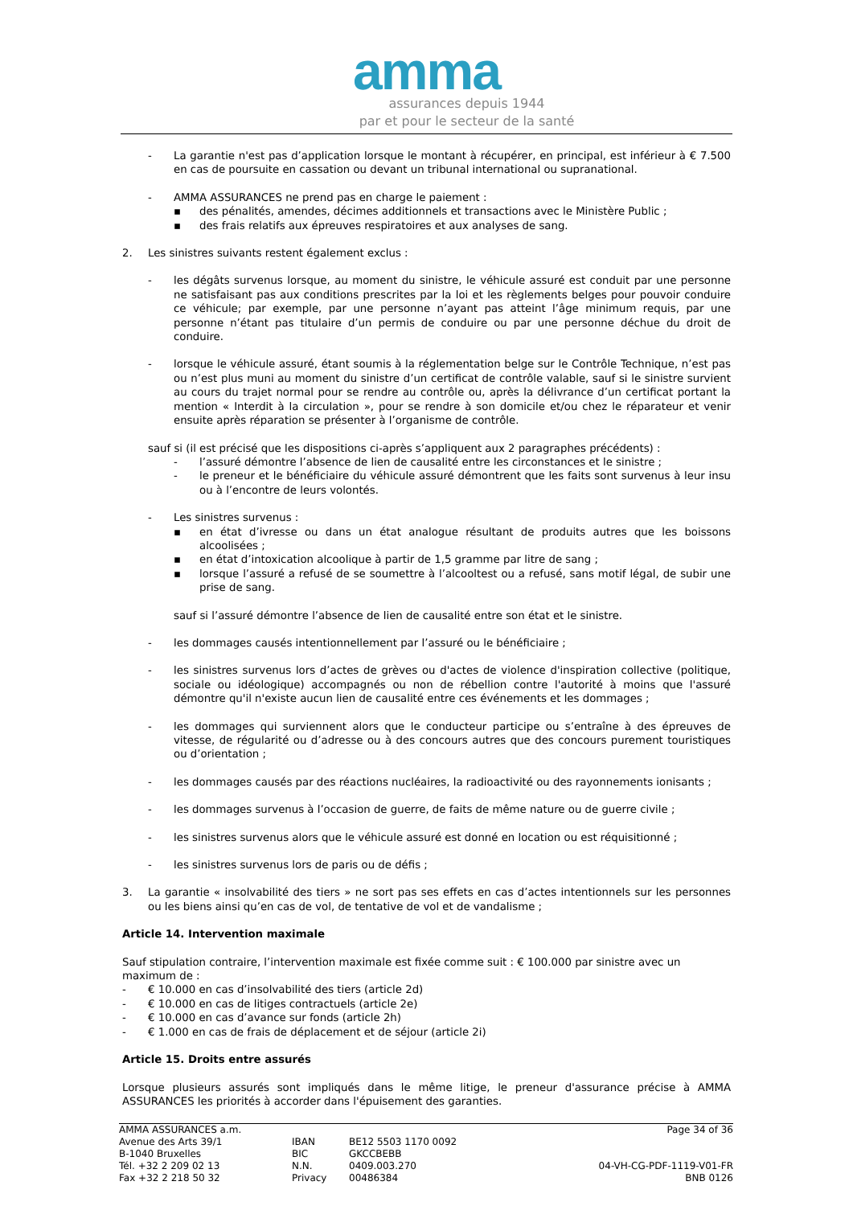amma
assurances depuis 1944
par et pour le secteur de la santé
- La garantie n'est pas d’application lorsque le montant à récupérer, en principal, est inférieur à € 7.500 en cas de poursuite en cassation ou devant un tribunal international ou supranational.
- AMMA ASSURANCES ne prend pas en charge le paiement :
▪ des pénalités, amendes, décimes additionnels et transactions avec le Ministère Public ;
▪ des frais relatifs aux épreuves respiratoires et aux analyses de sang.
2. Les sinistres suivants restent également exclus :
- les dégâts survenus lorsque, au moment du sinistre, le véhicule assuré est conduit par une personne ne satisfaisant pas aux conditions prescrites par la loi et les règlements belges pour pouvoir conduire ce véhicule; par exemple, par une personne n’ayant pas atteint l’âge minimum requis, par une personne n’étant pas titulaire d’un permis de conduire ou par une personne déchue du droit de conduire.
- lorsque le véhicule assuré, étant soumis à la réglementation belge sur le Contrôle Technique, n’est pas ou n’est plus muni au moment du sinistre d’un certificat de contrôle valable, sauf si le sinistre survient au cours du trajet normal pour se rendre au contrôle ou, après la délivrance d’un certificat portant la mention « Interdit à la circulation », pour se rendre à son domicile et/ou chez le réparateur et venir ensuite après réparation se présenter à l’organisme de contrôle.
sauf si (il est précisé que les dispositions ci-après s’appliquent aux 2 paragraphes précédents) :
- l’assuré démontre l’absence de lien de causalité entre les circonstances et le sinistre ;
- le preneur et le bénéficiaire du véhicule assuré démontrent que les faits sont survenus à leur insu ou à l’encontre de leurs volontés.
- Les sinistres survenus :
▪ en état d’ivresse ou dans un état analogue résultant de produits autres que les boissons alcoolisées ;
▪ en état d’intoxication alcoolique à partir de 1,5 gramme par litre de sang ;
▪ lorsque l’assuré a refusé de se soumettre à l’alcooltest ou a refusé, sans motif légal, de subir une prise de sang.
sauf si l’assuré démontre l’absence de lien de causalité entre son état et le sinistre.
- les dommages causés intentionnellement par l’assuré ou le bénéficiaire ;
- les sinistres survenus lors d’actes de grèves ou d'actes de violence d'inspiration collective (politique, sociale ou idéologique) accompagnés ou non de rébellion contre l'autorité à moins que l'assuré démontre qu'il n'existe aucun lien de causalité entre ces événements et les dommages ;
- les dommages qui surviennent alors que le conducteur participe ou s’entraîne à des épreuves de vitesse, de régularité ou d’adresse ou à des concours autres que des concours purement touristiques ou d’orientation ;
- les dommages causés par des réactions nucléaires, la radioactivité ou des rayonnements ionisants ;
- les dommages survenus à l’occasion de guerre, de faits de même nature ou de guerre civile ;
- les sinistres survenus alors que le véhicule assuré est donné en location ou est réquisitionné ;
- les sinistres survenus lors de paris ou de défis ;
3. La garantie « insolvabilité des tiers » ne sort pas ses effets en cas d’actes intentionnels sur les personnes ou les biens ainsi qu’en cas de vol, de tentative de vol et de vandalisme ;
Article 14. Intervention maximale
Sauf stipulation contraire, l’intervention maximale est fixée comme suit : € 100.000 par sinistre avec un maximum de :
- € 10.000 en cas d’insolvabilité des tiers (article 2d)
- € 10.000 en cas de litiges contractuels (article 2e)
- € 10.000 en cas d’avance sur fonds (article 2h)
- € 1.000 en cas de frais de déplacement et de séjour (article 2i)
Article 15. Droits entre assurés
Lorsque plusieurs assurés sont impliqués dans le même litige, le preneur d'assurance précise à AMMA ASSURANCES les priorités à accorder dans l'épuisement des garanties.
AMMA ASSURANCES a.m.
Avenue des Arts 39/1
B-1040 Bruxelles
Tél. +32 2 209 02 13
Fax +32 2 218 50 32
IBAN
BIC
N.N.
Privacy
BE12 5503 1170 0092
GKCCBEBB
0409.003.270
00486384
Page 34 of 36
04-VH-CG-PDF-1119-V01-FR
BNB 0126